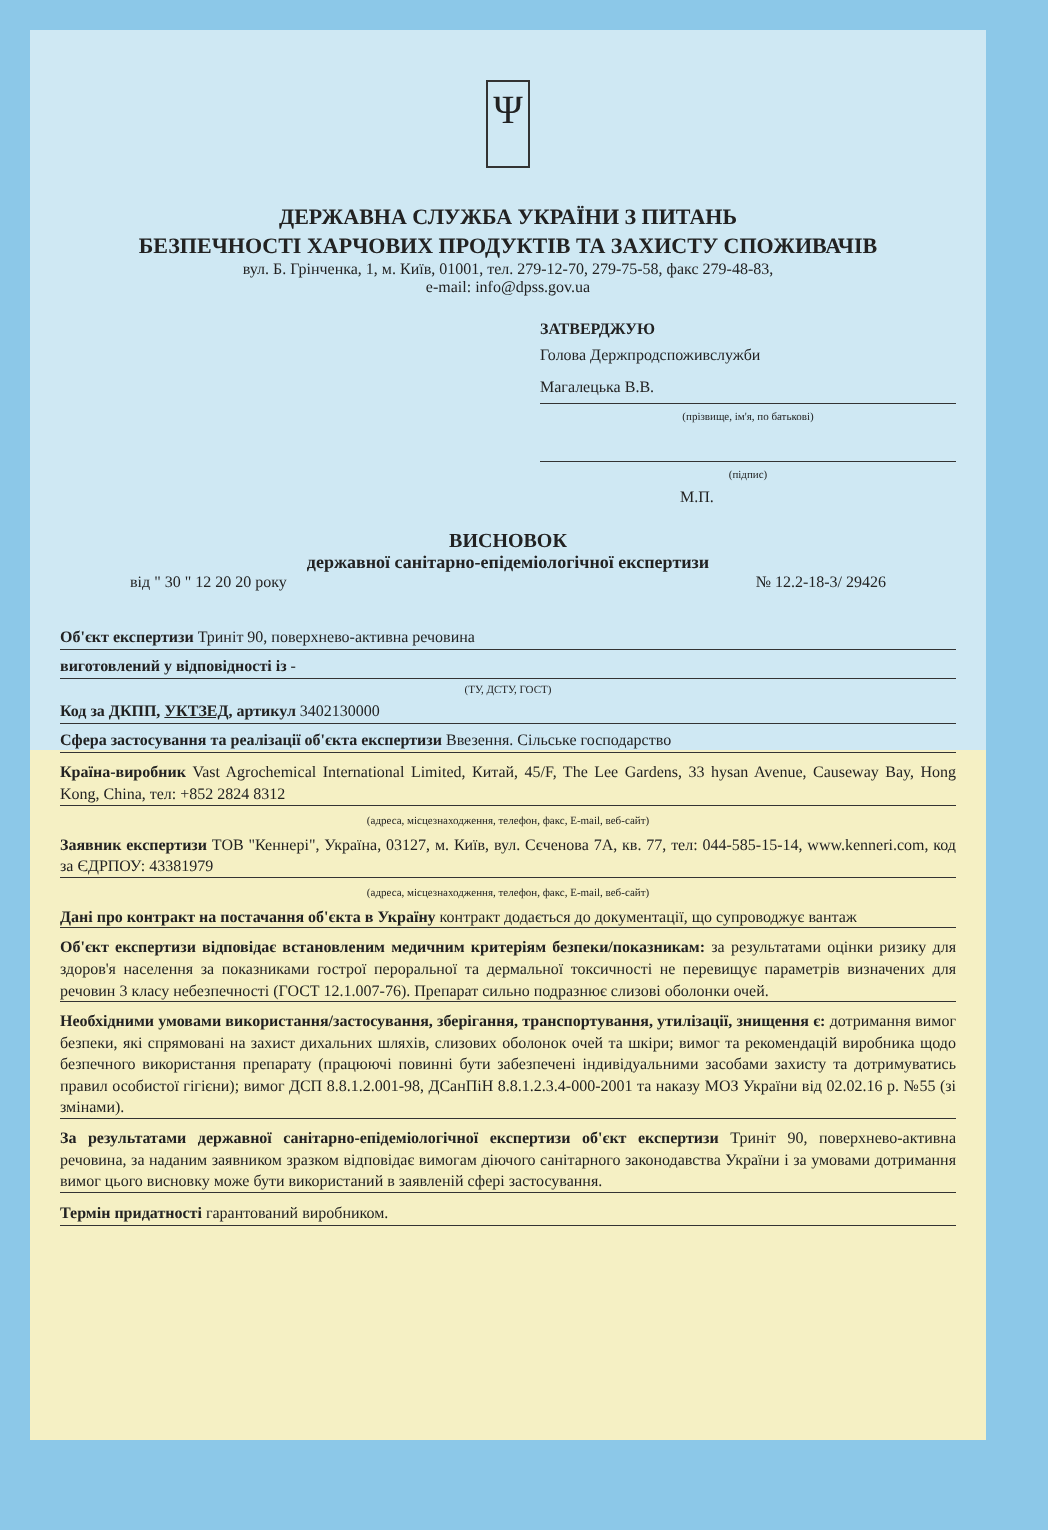Ψ
ДЕРЖАВНА СЛУЖБА УКРАЇНИ З ПИТАНЬ
БЕЗПЕЧНОСТІ ХАРЧОВИХ ПРОДУКТІВ ТА ЗАХИСТУ СПОЖИВАЧІВ
вул. Б. Грінченка, 1, м. Київ, 01001, тел. 279-12-70, 279-75-58, факс 279-48-83,
e-mail: info@dpss.gov.ua
ЗАТВЕРДЖУЮ
Голова Держпродспоживслужби
Магалецька В.В.
(прізвище, ім'я, по батькові)
(підпис)
М.П.
ВИСНОВОК
державної санітарно-епідеміологічної експертизи
від " 30 " 12 20 20 року № 12.2-18-3/ 29426
Об'єкт експертизи Триніт 90, поверхнево-активна речовина
виготовлений у відповідності із -
(ТУ, ДСТУ, ГОСТ)
Код за ДКПП, УКТЗЕД, артикул 3402130000
Сфера застосування та реалізації об'єкта експертизи Ввезення. Сільське господарство
Країна-виробник Vast Agrochemical International Limited, Китай, 45/F, The Lee Gardens, 33 hysan Avenue, Causeway Bay, Hong Kong, China, тел: +852 2824 8312
(адреса, місцезнаходження, телефон, факс, E-mail, веб-сайт)
Заявник експертизи ТОВ "Кеннері", Україна, 03127, м. Київ, вул. Сєченова 7А, кв. 77, тел: 044-585-15-14, www.kenneri.com, код за ЄДРПОУ: 43381979
(адреса, місцезнаходження, телефон, факс, E-mail, веб-сайт)
Дані про контракт на постачання об'єкта в Україну контракт додається до документації, що супроводжує вантаж
Об'єкт експертизи відповідає встановленим медичним критеріям безпеки/показникам: за результатами оцінки ризику для здоров'я населення за показниками гострої пероральної та дермальної токсичності не перевищує параметрів визначених для речовин 3 класу небезпечності (ГОСТ 12.1.007-76). Препарат сильно подразнює слизові оболонки очей.
Необхідними умовами використання/застосування, зберігання, транспортування, утилізації, знищення є: дотримання вимог безпеки, які спрямовані на захист дихальних шляхів, слизових оболонок очей та шкіри; вимог та рекомендацій виробника щодо безпечного використання препарату (працюючі повинні бути забезпечені індивідуальними засобами захисту та дотримуватись правил особистої гігієни); вимог ДСП 8.8.1.2.001-98, ДСанПіН 8.8.1.2.3.4-000-2001 та наказу МОЗ України від 02.02.16 р. №55 (зі змінами).
За результатами державної санітарно-епідеміологічної експертизи об'єкт експертизи Триніт 90, поверхнево-активна речовина, за наданим заявником зразком відповідає вимогам діючого санітарного законодавства України і за умовами дотримання вимог цього висновку може бути використаний в заявленій сфері застосування.
Термін придатності гарантований виробником.